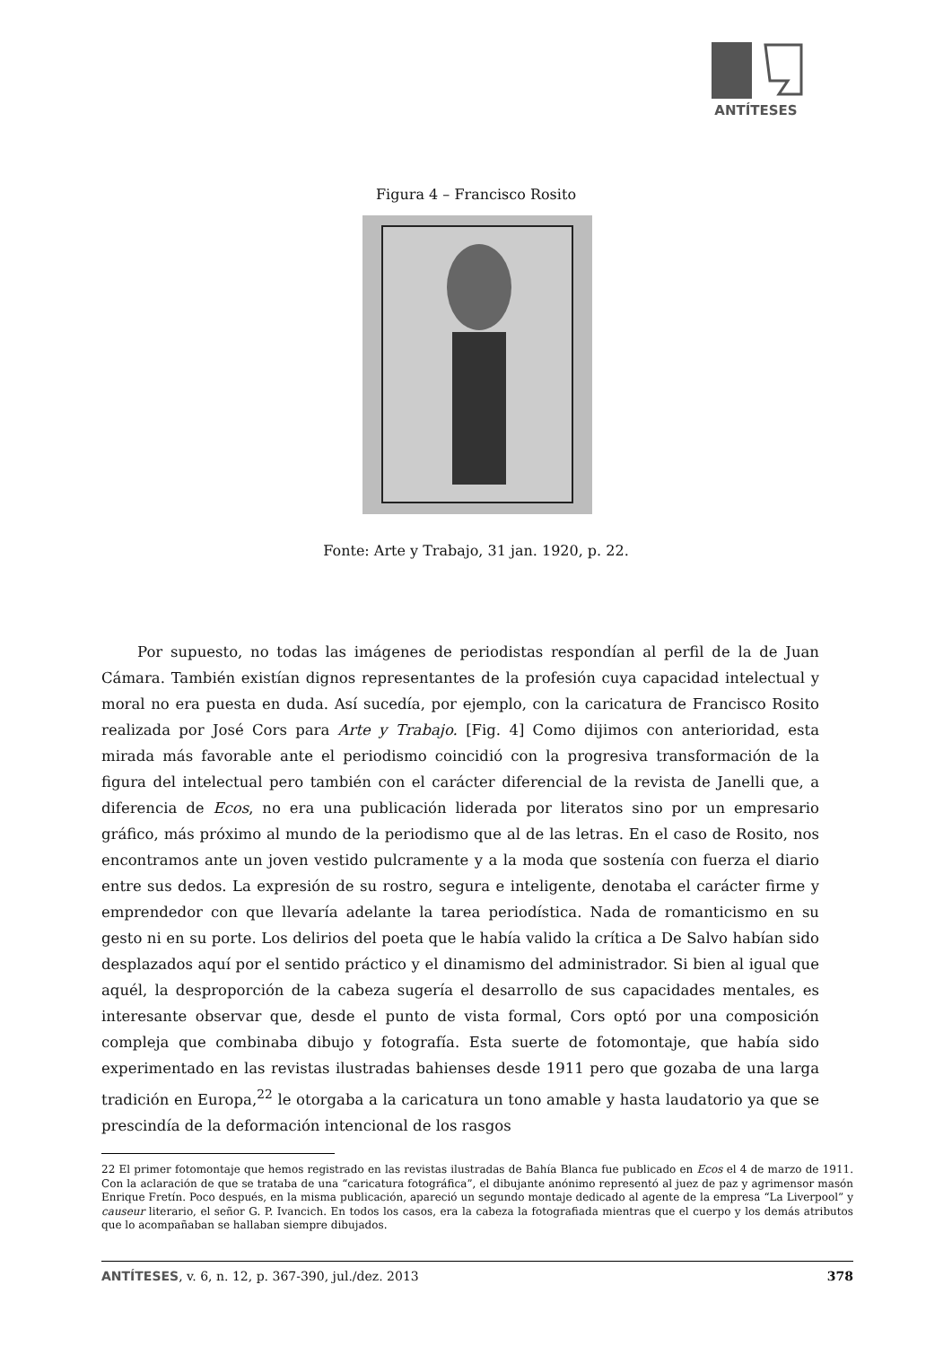ANTÍTESES
Figura 4 – Francisco Rosito
Fonte: Arte y Trabajo, 31 jan. 1920, p. 22.
Por supuesto, no todas las imágenes de periodistas respondían al perfil de la de Juan Cámara. También existían dignos representantes de la profesión cuya capacidad intelectual y moral no era puesta en duda. Así sucedía, por ejemplo, con la caricatura de Francisco Rosito realizada por José Cors para Arte y Trabajo. [Fig. 4] Como dijimos con anterioridad, esta mirada más favorable ante el periodismo coincidió con la progresiva transformación de la figura del intelectual pero también con el carácter diferencial de la revista de Janelli que, a diferencia de Ecos, no era una publicación liderada por literatos sino por un empresario gráfico, más próximo al mundo de la periodismo que al de las letras. En el caso de Rosito, nos encontramos ante un joven vestido pulcramente y a la moda que sostenía con fuerza el diario entre sus dedos. La expresión de su rostro, segura e inteligente, denotaba el carácter firme y emprendedor con que llevaría adelante la tarea periodística. Nada de romanticismo en su gesto ni en su porte. Los delirios del poeta que le había valido la crítica a De Salvo habían sido desplazados aquí por el sentido práctico y el dinamismo del administrador. Si bien al igual que aquél, la desproporción de la cabeza sugería el desarrollo de sus capacidades mentales, es interesante observar que, desde el punto de vista formal, Cors optó por una composición compleja que combinaba dibujo y fotografía. Esta suerte de fotomontaje, que había sido experimentado en las revistas ilustradas bahienses desde 1911 pero que gozaba de una larga tradición en Europa,<sup>22</sup> le otorgaba a la caricatura un tono amable y hasta laudatorio ya que se prescindía de la deformación intencional de los rasgos
22 El primer fotomontaje que hemos registrado en las revistas ilustradas de Bahía Blanca fue publicado en Ecos el 4 de marzo de 1911. Con la aclaración de que se trataba de una “caricatura fotográfica”, el dibujante anónimo representó al juez de paz y agrimensor masón Enrique Fretín. Poco después, en la misma publicación, apareció un segundo montaje dedicado al agente de la empresa “La Liverpool” y causeur literario, el señor G. P. Ivancich. En todos los casos, era la cabeza la fotografiada mientras que el cuerpo y los demás atributos que lo acompañaban se hallaban siempre dibujados.
ANTÍTESES, v. 6, n. 12, p. 367-390, jul./dez. 2013 378